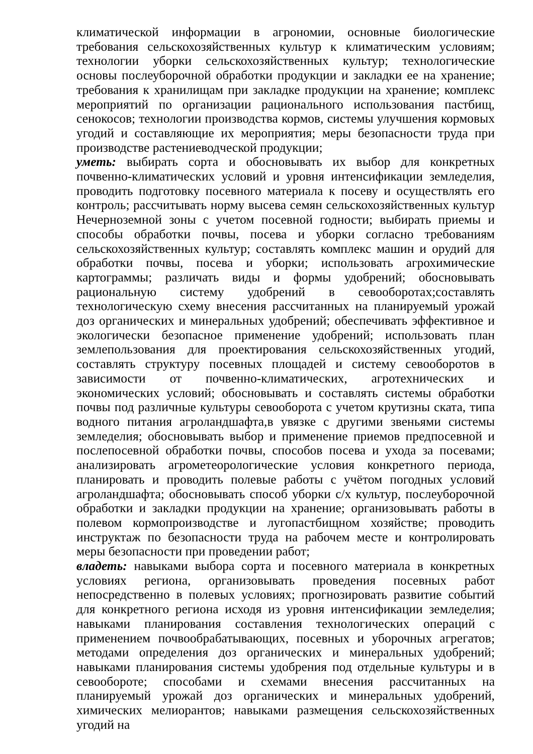климатической информации в агрономии, основные биологические требования сельскохозяйственных культур к климатическим условиям; технологии уборки сельскохозяйственных культур; технологические основы послеуборочной обработки продукции и закладки ее на хранение; требования к хранилищам при закладке продукции на хранение; комплекс мероприятий по организации рационального использования пастбищ, сенокосов; технологии производства кормов, системы улучшения кормовых угодий и составляющие их мероприятия; меры безопасности труда при производстве растениеводческой продукции;
уметь: выбирать сорта и обосновывать их выбор для конкретных почвенно-климатических условий и уровня интенсификации земледелия, проводить подготовку посевного материала к посеву и осуществлять его контроль; рассчитывать норму высева семян сельскохозяйственных культур Нечерноземной зоны с учетом посевной годности; выбирать приемы и способы обработки почвы, посева и уборки согласно требованиям сельскохозяйственных культур; составлять комплекс машин и орудий для обработки почвы, посева и уборки; использовать агрохимические картограммы; различать виды и формы удобрений; обосновывать рациональную систему удобрений в севооборотах;составлять технологическую схему внесения рассчитанных на планируемый урожай доз органических и минеральных удобрений; обеспечивать эффективное и экологически безопасное применение удобрений; использовать план землепользования для проектирования сельскохозяйственных угодий, составлять структуру посевных площадей и систему севооборотов в зависимости от почвенно-климатических, агротехнических и экономических условий; обосновывать и составлять системы обработки почвы под различные культуры севооборота с учетом крутизны ската, типа водного питания агроландшафта,в увязке с другими звеньями системы земледелия; обосновывать выбор и применение приемов предпосевной и послепосевной обработки почвы, способов посева и ухода за посевами; анализировать агрометеорологические условия конкретного периода, планировать и проводить полевые работы с учётом погодных условий агроландшафта; обосновывать способ уборки с/х культур, послеуборочной обработки и закладки продукции на хранение; организовывать работы в полевом кормопроизводстве и лугопастбищном хозяйстве; проводить инструктаж по безопасности труда на рабочем месте и контролировать меры безопасности при проведении работ;
владеть: навыками выбора сорта и посевного материала в конкретных условиях региона, организовывать проведения посевных работ непосредственно в полевых условиях; прогнозировать развитие событий для конкретного региона исходя из уровня интенсификации земледелия; навыками планирования составления технологических операций с применением почвообрабатывающих, посевных и уборочных агрегатов; методами определения доз органических и минеральных удобрений; навыками планирования системы удобрения под отдельные культуры и в севообороте; способами и схемами внесения рассчитанных на планируемый урожай доз органических и минеральных удобрений, химических мелиорантов; навыками размещения сельскохозяйственных угодий на